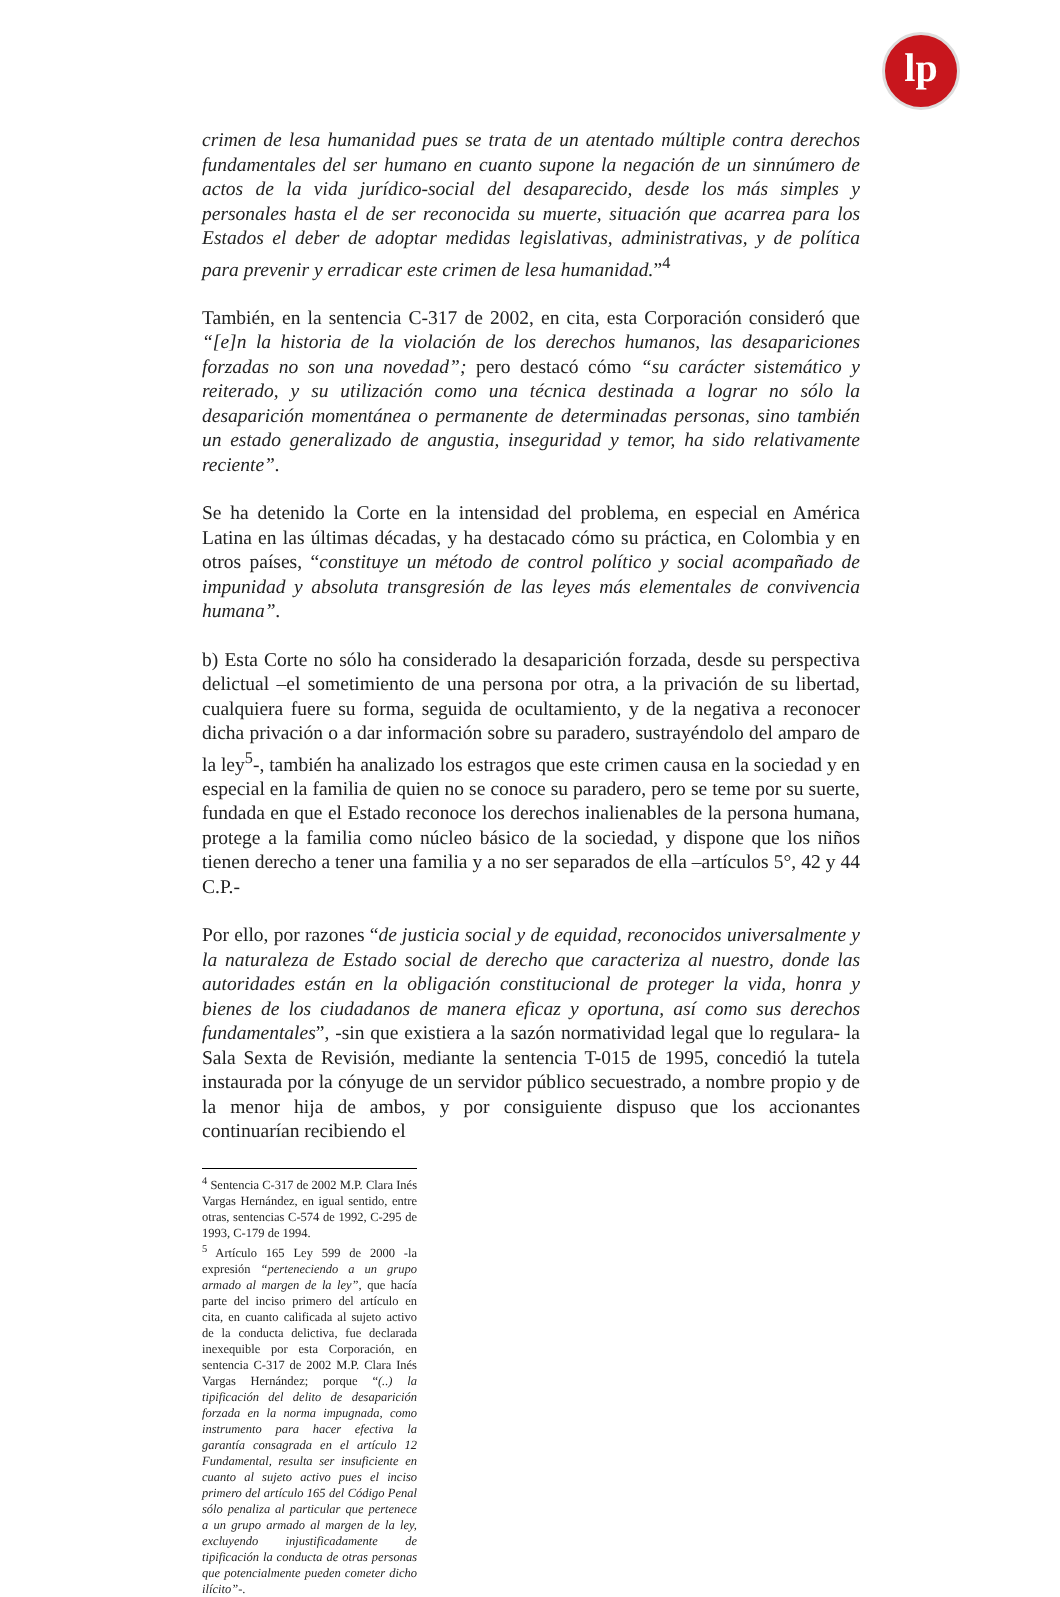lp
crimen de lesa humanidad pues se trata de un atentado múltiple contra derechos fundamentales del ser humano en cuanto supone la negación de un sinnúmero de actos de la vida jurídico-social del desaparecido, desde los más simples y personales hasta el de ser reconocida su muerte, situación que acarrea para los Estados el deber de adoptar medidas legislativas, administrativas, y de política para prevenir y erradicar este crimen de lesa humanidad.”<sup>4</sup>
También, en la sentencia C-317 de 2002, en cita, esta Corporación consideró que “[e]n la historia de la violación de los derechos humanos, las desapariciones forzadas no son una novedad”; pero destacó cómo “su carácter sistemático y reiterado, y su utilización como una técnica destinada a lograr no sólo la desaparición momentánea o permanente de determinadas personas, sino también un estado generalizado de angustia, inseguridad y temor, ha sido relativamente reciente”.
Se ha detenido la Corte en la intensidad del problema, en especial en América Latina en las últimas décadas, y ha destacado cómo su práctica, en Colombia y en otros países, “constituye un método de control político y social acompañado de impunidad y absoluta transgresión de las leyes más elementales de convivencia humana”.
b) Esta Corte no sólo ha considerado la desaparición forzada, desde su perspectiva delictual –el sometimiento de una persona por otra, a la privación de su libertad, cualquiera fuere su forma, seguida de ocultamiento, y de la negativa a reconocer dicha privación o a dar información sobre su paradero, sustrayéndolo del amparo de la ley<sup>5</sup>-, también ha analizado los estragos que este crimen causa en la sociedad y en especial en la familia de quien no se conoce su paradero, pero se teme por su suerte, fundada en que el Estado reconoce los derechos inalienables de la persona humana, protege a la familia como núcleo básico de la sociedad, y dispone que los niños tienen derecho a tener una familia y a no ser separados de ella –artículos 5°, 42 y 44 C.P.-
Por ello, por razones “de justicia social y de equidad, reconocidos universalmente y la naturaleza de Estado social de derecho que caracteriza al nuestro, donde las autoridades están en la obligación constitucional de proteger la vida, honra y bienes de los ciudadanos de manera eficaz y oportuna, así como sus derechos fundamentales”, -sin que existiera a la sazón normatividad legal que lo regulara- la Sala Sexta de Revisión, mediante la sentencia T-015 de 1995, concedió la tutela instaurada por la cónyuge de un servidor público secuestrado, a nombre propio y de la menor hija de ambos, y por consiguiente dispuso que los accionantes continuarían recibiendo el
<sup>4</sup> Sentencia C-317 de 2002 M.P. Clara Inés Vargas Hernández, en igual sentido, entre otras, sentencias C-574 de 1992, C-295 de 1993, C-179 de 1994.
<sup>5</sup> Artículo 165 Ley 599 de 2000 -la expresión “perteneciendo a un grupo armado al margen de la ley”, que hacía parte del inciso primero del artículo en cita, en cuanto calificada al sujeto activo de la conducta delictiva, fue declarada inexequible por esta Corporación, en sentencia C-317 de 2002 M.P. Clara Inés Vargas Hernández; porque “(..) la tipificación del delito de desaparición forzada en la norma impugnada, como instrumento para hacer efectiva la garantía consagrada en el artículo 12 Fundamental, resulta ser insuficiente en cuanto al sujeto activo pues el inciso primero del artículo 165 del Código Penal sólo penaliza al particular que pertenece a un grupo armado al margen de la ley, excluyendo injustificadamente de tipificación la conducta de otras personas que potencialmente pueden cometer dicho ilícito”-.